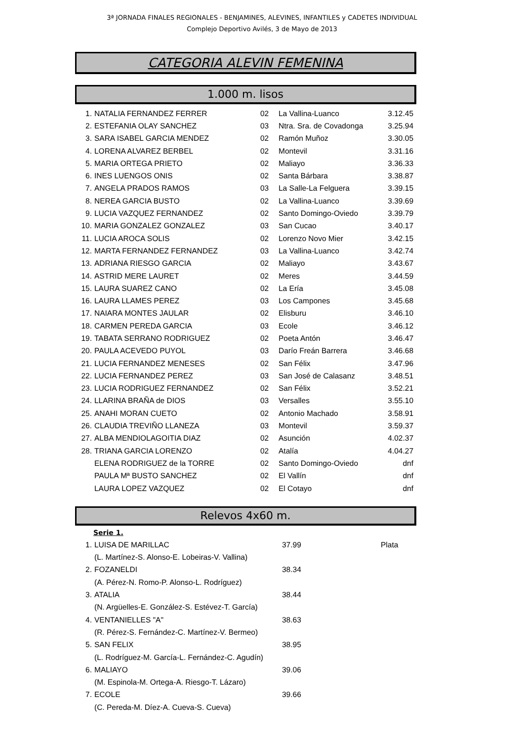3ª JORNADA FINALES REGIONALES - BENJAMINES, ALEVINES, INFANTILES y CADETES INDIVIDUAL
Complejo Deportivo Avilés, 3 de Mayo de 2013
CATEGORIA ALEVIN FEMENINA
1.000 m. lisos
| 1. | NATALIA FERNANDEZ FERRER | 02 | La Vallina-Luanco | 3.12.45 |
| 2. | ESTEFANIA OLAY SANCHEZ | 03 | Ntra. Sra. de Covadonga | 3.25.94 |
| 3. | SARA ISABEL GARCIA MENDEZ | 02 | Ramón Muñoz | 3.30.05 |
| 4. | LORENA ALVAREZ BERBEL | 02 | Montevil | 3.31.16 |
| 5. | MARIA ORTEGA PRIETO | 02 | Maliayo | 3.36.33 |
| 6. | INES LUENGOS ONIS | 02 | Santa Bárbara | 3.38.87 |
| 7. | ANGELA PRADOS RAMOS | 03 | La Salle-La Felguera | 3.39.15 |
| 8. | NEREA GARCIA BUSTO | 02 | La Vallina-Luanco | 3.39.69 |
| 9. | LUCIA VAZQUEZ FERNANDEZ | 02 | Santo Domingo-Oviedo | 3.39.79 |
| 10. | MARIA GONZALEZ GONZALEZ | 03 | San Cucao | 3.40.17 |
| 11. | LUCIA AROCA SOLIS | 02 | Lorenzo Novo Mier | 3.42.15 |
| 12. | MARTA FERNANDEZ FERNANDEZ | 03 | La Vallina-Luanco | 3.42.74 |
| 13. | ADRIANA RIESGO GARCIA | 02 | Maliayo | 3.43.67 |
| 14. | ASTRID MERE LAURET | 02 | Meres | 3.44.59 |
| 15. | LAURA SUAREZ CANO | 02 | La Ería | 3.45.08 |
| 16. | LAURA LLAMES PEREZ | 03 | Los Campones | 3.45.68 |
| 17. | NAIARA MONTES JAULAR | 02 | Elisburu | 3.46.10 |
| 18. | CARMEN PEREDA GARCIA | 03 | Ecole | 3.46.12 |
| 19. | TABATA SERRANO RODRIGUEZ | 02 | Poeta Antón | 3.46.47 |
| 20. | PAULA ACEVEDO PUYOL | 03 | Darío Freán Barrera | 3.46.68 |
| 21. | LUCIA FERNANDEZ MENESES | 02 | San Félix | 3.47.96 |
| 22. | LUCIA FERNANDEZ PEREZ | 03 | San José de Calasanz | 3.48.51 |
| 23. | LUCIA RODRIGUEZ FERNANDEZ | 02 | San Félix | 3.52.21 |
| 24. | LLARINA BRAÑA de DIOS | 03 | Versalles | 3.55.10 |
| 25. | ANAHI MORAN CUETO | 02 | Antonio Machado | 3.58.91 |
| 26. | CLAUDIA TREVIÑO LLANEZA | 03 | Montevil | 3.59.37 |
| 27. | ALBA MENDIOLAGOITIA DIAZ | 02 | Asunción | 4.02.37 |
| 28. | TRIANA GARCIA LORENZO | 02 | Atalía | 4.04.27 |
| | ELENA RODRIGUEZ de la TORRE | 02 | Santo Domingo-Oviedo | dnf |
| | PAULA Mª BUSTO SANCHEZ | 02 | El Vallín | dnf |
| | LAURA LOPEZ VAZQUEZ | 02 | El Cotayo | dnf |
Relevos 4x60 m.
Serie 1.
| 1. | LUISA DE MARILLAC | 37.99 | Plata |
| | (L. Martínez-S. Alonso-E. Lobeiras-V. Vallina) | | |
| 2. | FOZANELDI | 38.34 | |
| | (A. Pérez-N. Romo-P. Alonso-L. Rodríguez) | | |
| 3. | ATALIA | 38.44 | |
| | (N. Argüelles-E. González-S. Estévez-T. García) | | |
| 4. | VENTANIELLES "A" | 38.63 | |
| | (R. Pérez-S. Fernández-C. Martínez-V. Bermeo) | | |
| 5. | SAN FELIX | 38.95 | |
| | (L. Rodríguez-M. García-L. Fernández-C. Agudín) | | |
| 6. | MALIAYO | 39.06 | |
| | (M. Espinola-M. Ortega-A. Riesgo-T. Lázaro) | | |
| 7. | ECOLE | 39.66 | |
| | (C. Pereda-M. Díez-A. Cueva-S. Cueva) | | |